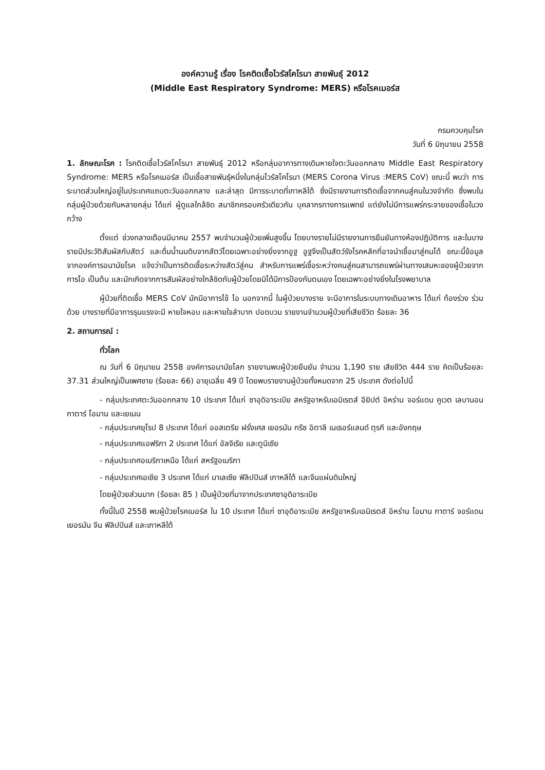องค์ความรู้ เรื่อง โรคติดเชื้อไวรัสโคโรนา สายพันธุ์ 2012
(Middle East Respiratory Syndrome: MERS) หรือโรคเมอร์ส
กรมควบคุมโรค
วันที่ 6 มิถุนายน 2558
1. ลักษณะโรค : โรคติดเชื้อไวรัสโคโรนา สายพันธุ์ 2012 หรือกลุ่มอาการทางเดินหายใจตะวันออกกลาง Middle East Respiratory Syndrome: MERS หรือโรคเมอร์ส เป็นเชื้อสายพันธุ์หนึ่งในกลุ่มไวรัสโคโรนา (MERS Corona Virus :MERS CoV) ขณะนี้ พบว่า การระบาดส่วนใหญ่อยู่ในประเทศแถบตะวันออกกลาง และล่าสุด มีการระบาดที่เกาหลีใต้ ซึ่งมีรายงานการติดเชื้อจากคนสู่คนในวงจำกัด ซึ่งพบในกลุ่มผู้ป่วยด้วยกันหลายกลุ่ม ได้แก่ ผู้ดูแลใกล้ชิด สมาชิกครอบครัวเดียวกัน บุคลากรทางการแพทย์ แต่ยังไม่มีการแพร่กระจายของเชื้อในวงกว้าง
ตั้งแต่ ช่วงกลางเดือนมีนาคม 2557 พบจำนวนผู้ป่วยเพิ่มสูงขึ้น โดยบางรายไม่มีรายงานการยืนยันทางห้องปฏิบัติการ และในบางรายมีประวัติสัมผัสกับสัตว์ และดื่มน้ำนมดิบจากสัตว์โดยเฉพาะอย่างยิ่งจากอูฐ อูฐจึงเป็นสัตว์รังโรคหลักที่อาจนำเชื้อมาสู่คนได้ ขณะนี้ข้อมูลจากองค์การอนามัยโรค แจ้งว่าเป็นการติดเชื้อระหว่างสัตว์สู่คน สำหรับการแพร่เชื้อระหว่างคนสู่คนสามารถแพร่ผ่านทางเสมหะของผู้ป่วยจากการไอ เป็นต้น และมักเกิดจากการสัมผัสอย่างใกล้ชิดกับผู้ป่วยโดยมิได้มีการป้องกันตนเอง โดยเฉพาะอย่างยิ่งในโรงพยาบาล
ผู้ป่วยที่ติดเชื้อ MERS CoV มักมีอาการไข้ ไอ นอกจากนี้ ในผู้ป่วยบางราย จะมีอาการในระบบทางเดินอาหาร ได้แก่ ท้องร่วง ร่วมด้วย บางรายที่มีอาการรุนแรงจะมี หายใจหอบ และหายใจลำบาก ปอดบวม รายงานจำนวนผู้ป่วยที่เสียชีวิต ร้อยละ 36
2. สถานการณ์ :
ทั่วโลก
ณ วันที่ 6 มิถุนายน 2558 องค์การอนามัยโลก รายงานพบผู้ป่วยยืนยัน จำนวน 1,190 ราย เสียชีวิต 444 ราย คิดเป็นร้อยละ 37.31 ส่วนใหญ่เป็นเพศชาย (ร้อยละ 66) อายุเฉลี่ย 49 ปี โดยพบรายงานผู้ป่วยทั้งหมดจาก 25 ประเทศ ดังต่อไปนี้
- กลุ่มประเทศตะวันออกกลาง 10 ประเทศ ได้แก่ ซาอุดิอาระเบีย สหรัฐอาหรับเอมิเรตส์ อียิปต์ อิหร่าน จอร์แดน คูเวต เลบานอน กาตาร์ โอมาน และเยเมน
- กลุ่มประเทศยุโรป 8 ประเทศ ได้แก่ ออสเตรีย ฝรั่งเศส เยอรมัน กรีซ อิตาลี เนเธอร์แลนด์ ตุรกี และอังกฤษ
- กลุ่มประเทศแอฟริกา 2 ประเทศ ได้แก่ อัลจีเรีย และตูนีเซีย
- กลุ่มประเทศอเมริกาเหนือ ได้แก่ สหรัฐอเมริกา
- กลุ่มประเทศเอเชีย 3 ประเทศ ได้แก่ มาเลเซีย ฟิลิปปินส์ เกาหลีใต้ และจีนแผ่นดินใหญ่
โดยผู้ป่วยส่วนมาก (ร้อยละ 85 ) เป็นผู้ป่วยที่มาจากประเทศซาอุดิอาระเบีย
ทั้งนี้ในปี 2558 พบผู้ป่วยโรคเมอร์ส ใน 10 ประเทศ ได้แก่ ซาอุดิอาระเบีย สหรัฐอาหรับเอมิเรตส์ อิหร่าน โอมาน กาตาร์ จอร์แดน เยอรมัน จีน ฟิลิปปินส์ และเกาหลีใต้